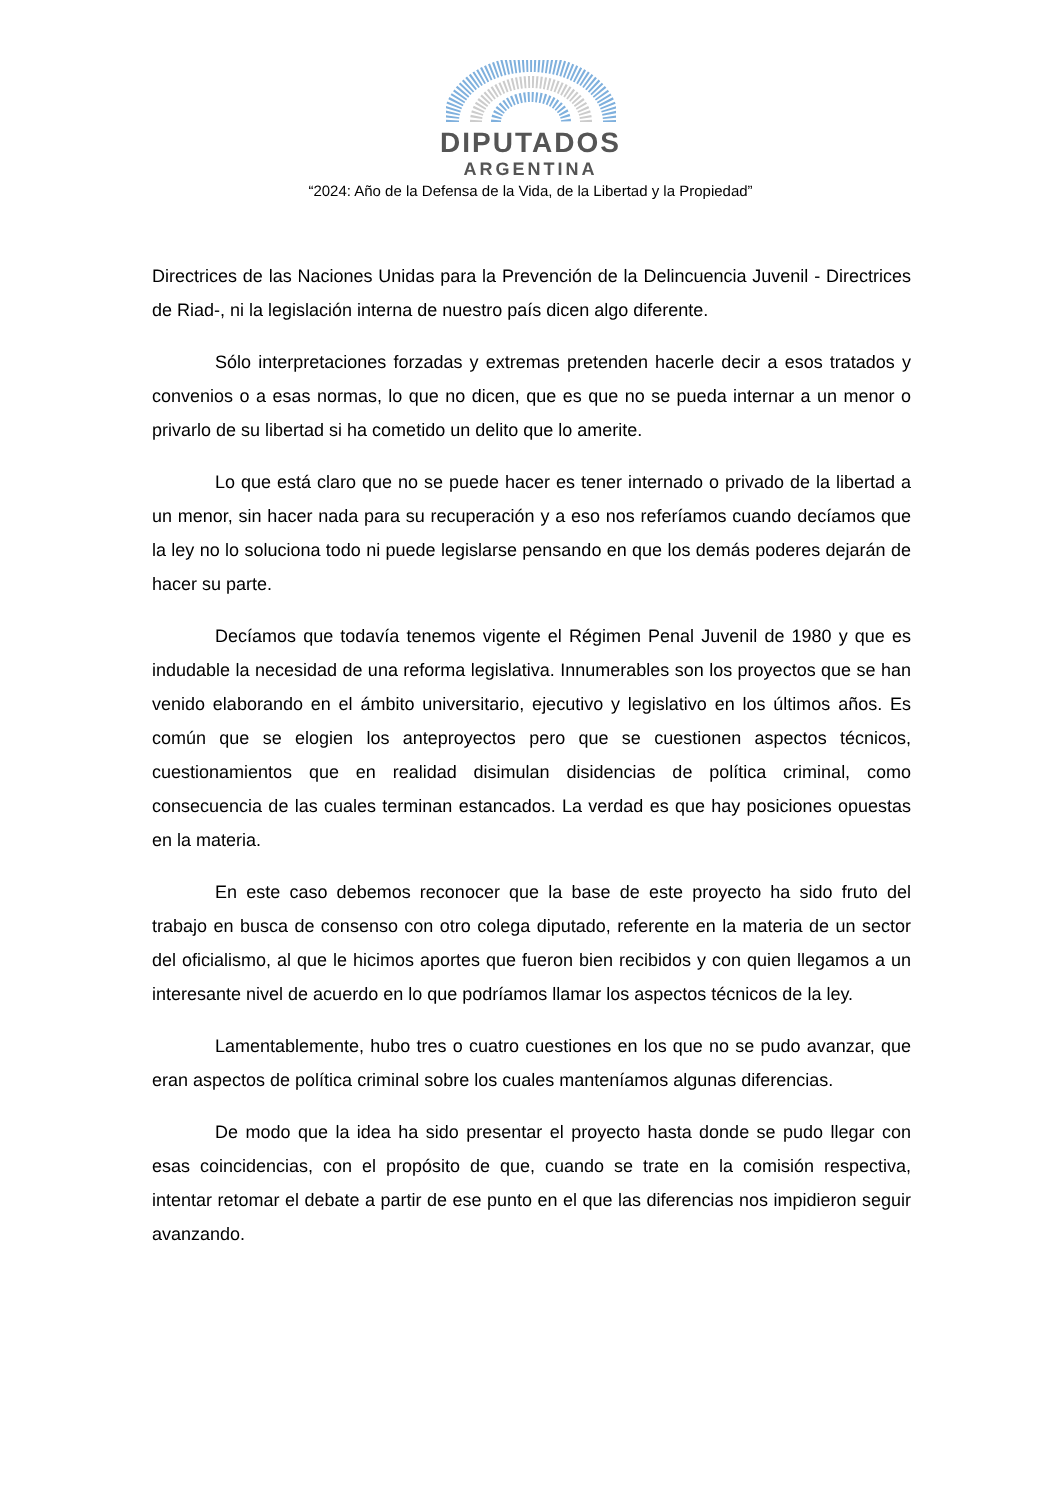DIPUTADOS
ARGENTINA
“2024: Año de la Defensa de la Vida, de la Libertad y la Propiedad”
Directrices de las Naciones Unidas para la Prevención de la Delincuencia Juvenil - Directrices de Riad-, ni la legislación interna de nuestro país dicen algo diferente.
Sólo interpretaciones forzadas y extremas pretenden hacerle decir a esos tratados y convenios o a esas normas, lo que no dicen, que es que no se pueda internar a un menor o privarlo de su libertad si ha cometido un delito que lo amerite.
Lo que está claro que no se puede hacer es tener internado o privado de la libertad a un menor, sin hacer nada para su recuperación y a eso nos referíamos cuando decíamos que la ley no lo soluciona todo ni puede legislarse pensando en que los demás poderes dejarán de hacer su parte.
Decíamos que todavía tenemos vigente el Régimen Penal Juvenil de 1980 y que es indudable la necesidad de una reforma legislativa. Innumerables son los proyectos que se han venido elaborando en el ámbito universitario, ejecutivo y legislativo en los últimos años. Es común que se elogien los anteproyectos pero que se cuestionen aspectos técnicos, cuestionamientos que en realidad disimulan disidencias de política criminal, como consecuencia de las cuales terminan estancados. La verdad es que hay posiciones opuestas en la materia.
En este caso debemos reconocer que la base de este proyecto ha sido fruto del trabajo en busca de consenso con otro colega diputado, referente en la materia de un sector del oficialismo, al que le hicimos aportes que fueron bien recibidos y con quien llegamos a un interesante nivel de acuerdo en lo que podríamos llamar los aspectos técnicos de la ley.
Lamentablemente, hubo tres o cuatro cuestiones en los que no se pudo avanzar, que eran aspectos de política criminal sobre los cuales manteníamos algunas diferencias.
De modo que la idea ha sido presentar el proyecto hasta donde se pudo llegar con esas coincidencias, con el propósito de que, cuando se trate en la comisión respectiva, intentar retomar el debate a partir de ese punto en el que las diferencias nos impidieron seguir avanzando.